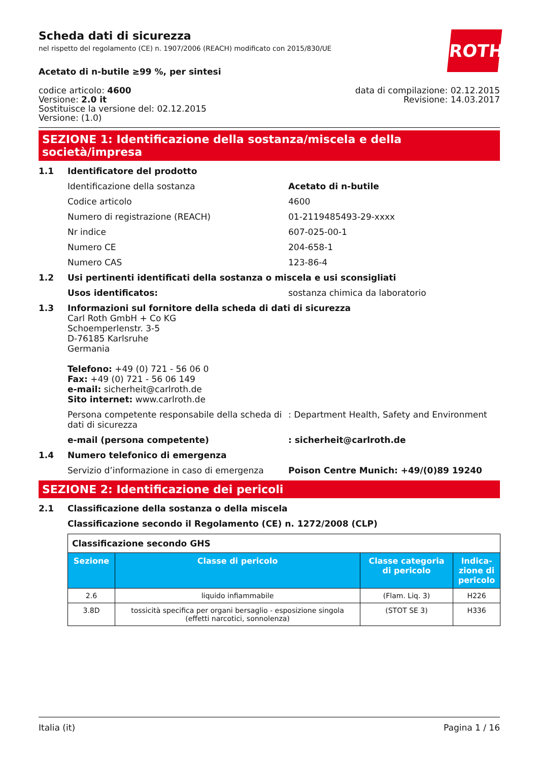ROTH
Scheda dati di sicurezza
nel rispetto del regolamento (CE) n. 1907/2006 (REACH) modificato con 2015/830/UE
Acetato di n-butile ≥99 %, per sintesi
codice articolo: 4600
Versione: 2.0 it
Sostituisce la versione del: 02.12.2015
Versione: (1.0)
data di compilazione: 02.12.2015
Revisione: 14.03.2017
SEZIONE 1: Identificazione della sostanza/miscela e della società/impresa
1.1 Identificatore del prodotto
Identificazione della sostanza Acetato di n-butile
Codice articolo 4600
Numero di registrazione (REACH) 01-2119485493-29-xxxx
Nr indice 607-025-00-1
Numero CE 204-658-1
Numero CAS 123-86-4
1.2 Usi pertinenti identificati della sostanza o miscela e usi sconsigliati
Usos identificatos: sostanza chimica da laboratorio
1.3 Informazioni sul fornitore della scheda di dati di sicurezza
Carl Roth GmbH + Co KG
Schoemperlenstr. 3-5
D-76185 Karlsruhe
Germania
Telefono: +49 (0) 721 - 56 06 0
Fax: +49 (0) 721 - 56 06 149
e-mail: sicherheit@carlroth.de
Sito internet: www.carlroth.de
Persona competente responsabile della scheda di dati di sicurezza
: Department Health, Safety and Environment
e-mail (persona competente) : sicherheit@carlroth.de
1.4 Numero telefonico di emergenza
Servizio d’informazione in caso di emergenza
Poison Centre Munich: +49/(0)89 19240
SEZIONE 2: Identificazione dei pericoli
2.1 Classificazione della sostanza o della miscela
Classificazione secondo il Regolamento (CE) n. 1272/2008 (CLP)
| Classificazione secondo GHS | | | |
| Sezione | Classe di pericolo | Classe categoria di pericolo | Indica-zione di pericolo |
| 2.6 | liquido infiammabile | (Flam. Liq. 3) | H226 |
| 3.8D | tossicità specifica per organi bersaglio - esposizione singola (effetti narcotici, sonnolenza) | (STOT SE 3) | H336 |
Italia (it) Pagina 1 / 16